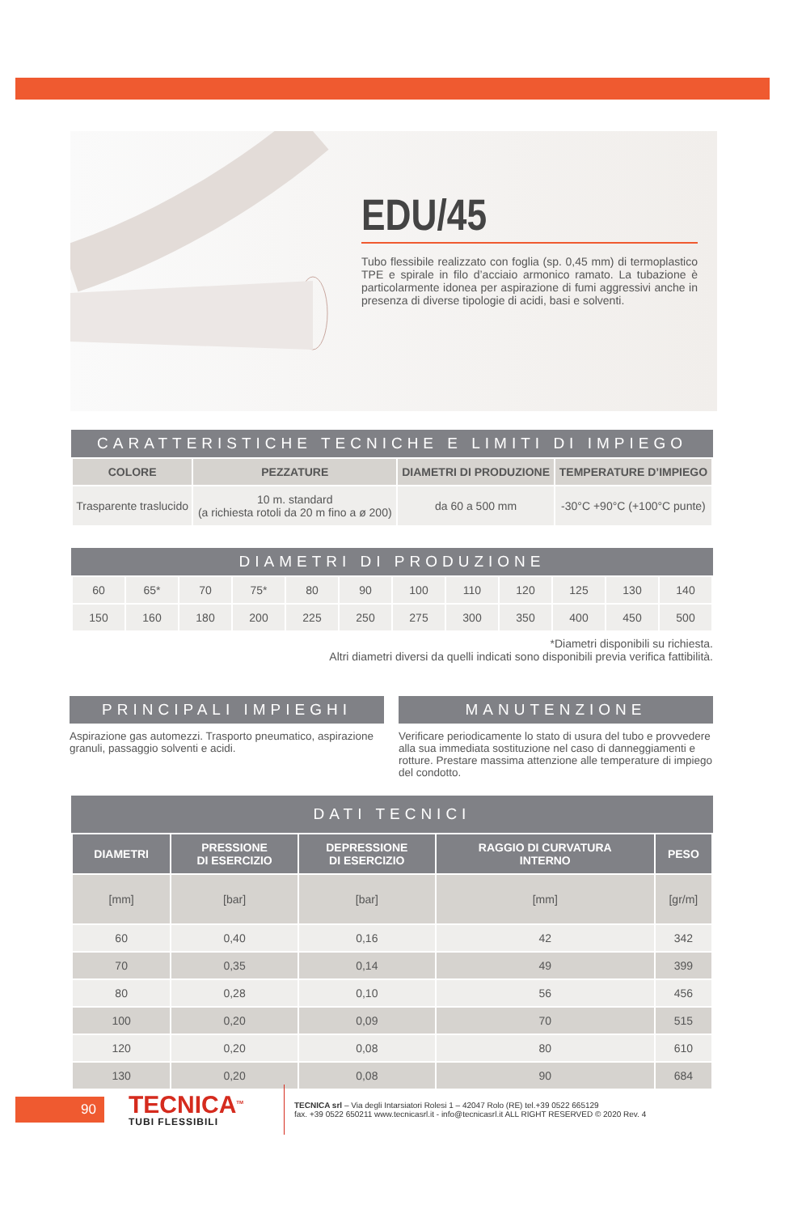EDU/45
Tubo flessibile realizzato con foglia (sp. 0,45 mm) di termoplastico TPE e spirale in filo d’acciaio armonico ramato. La tubazione è particolarmente idonea per aspirazione di fumi aggressivi anche in presenza di diverse tipologie di acidi, basi e solventi.
CARATTERISTICHE TECNICHE E LIMITI DI IMPIEGO
| COLORE | PEZZATURE | DIAMETRI DI PRODUZIONE | TEMPERATURE D’IMPIEGO |
| --- | --- | --- | --- |
| Trasparente traslucido | 10 m. standard (a richiesta rotoli da 20 m fino a ø 200) | da 60 a 500 mm | -30°C +90°C (+100°C punte) |
DIAMETRI DI PRODUZIONE
| 60 | 65* | 70 | 75* | 80 | 90 | 100 | 110 | 120 | 125 | 130 | 140 |
| 150 | 160 | 180 | 200 | 225 | 250 | 275 | 300 | 350 | 400 | 450 | 500 |
*Diametri disponibili su richiesta.
Altri diametri diversi da quelli indicati sono disponibili previa verifica fattibilità.
PRINCIPALI IMPIEGHI
Aspirazione gas automezzi. Trasporto pneumatico, aspirazione granuli, passaggio solventi e acidi.
MANUTENZIONE
Verificare periodicamente lo stato di usura del tubo e provvedere alla sua immediata sostituzione nel caso di danneggiamenti e rotture. Prestare massima attenzione alle temperature di impiego del condotto.
DATI TECNICI
| DIAMETRI | PRESSIONE DI ESERCIZIO | DEPRESSIONE DI ESERCIZIO | RAGGIO DI CURVATURA INTERNO | PESO |
| --- | --- | --- | --- | --- |
| [mm] | [bar] | [bar] | [mm] | [gr/m] |
| 60 | 0,40 | 0,16 | 42 | 342 |
| 70 | 0,35 | 0,14 | 49 | 399 |
| 80 | 0,28 | 0,10 | 56 | 456 |
| 100 | 0,20 | 0,09 | 70 | 515 |
| 120 | 0,20 | 0,08 | 80 | 610 |
| 130 | 0,20 | 0,08 | 90 | 684 |
90
TECNICA<sup>TM</sup>
TUBI FLESSIBILI
TECNICA srl – Via degli Intarsiatori Rolesi 1 – 42047 Rolo (RE) tel.+39 0522 665129
fax. +39 0522 650211 www.tecnicasrl.it - info@tecnicasrl.it ALL RIGHT RESERVED © 2020 Rev. 4